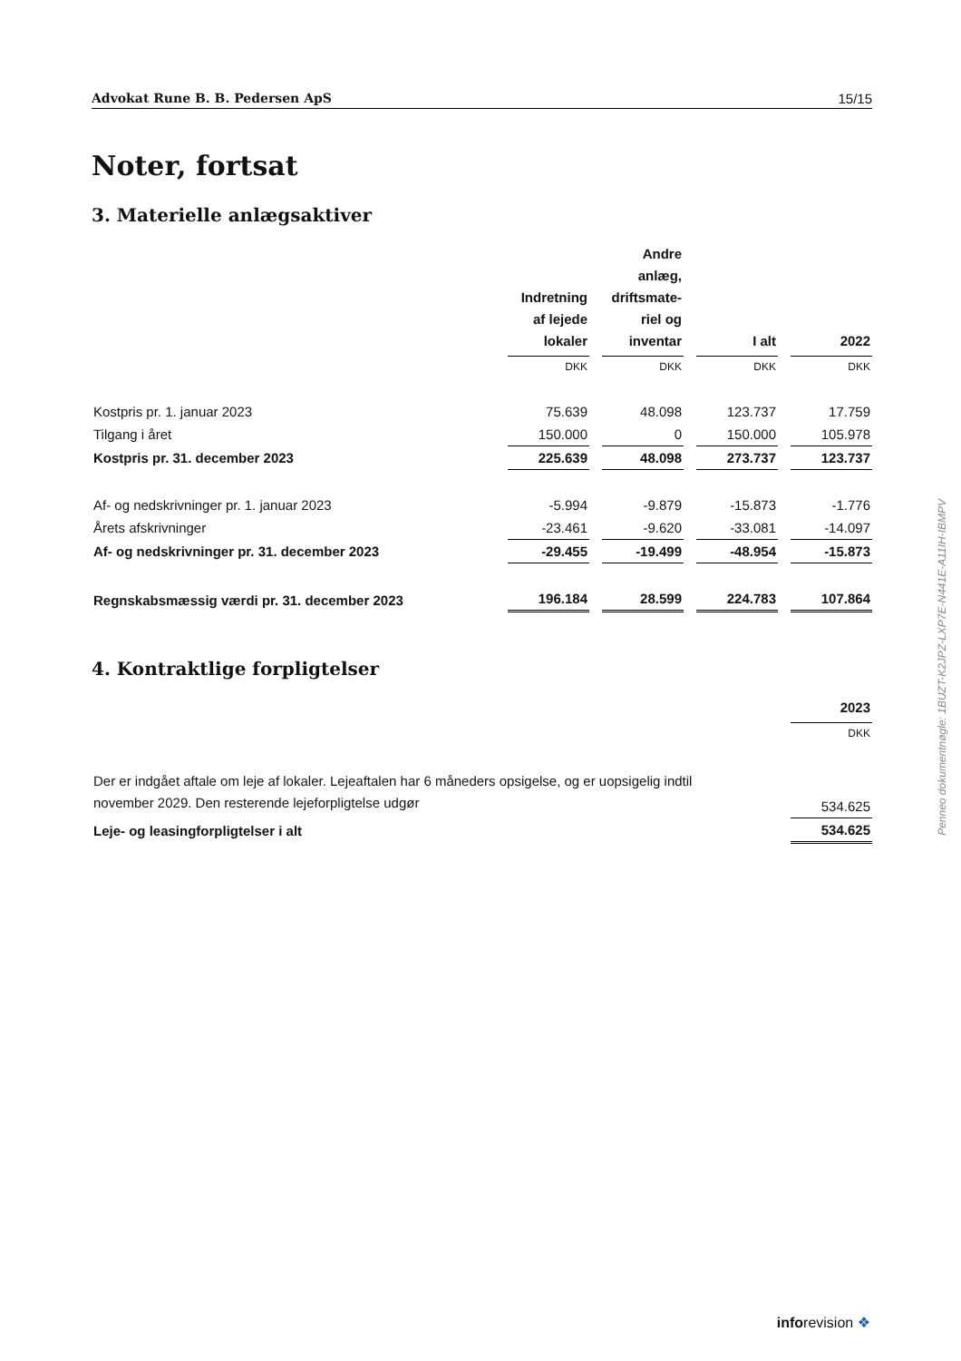Advokat Rune B. B. Pedersen ApS 15/15
Noter, fortsat
3. Materielle anlægsaktiver
| | Indretning af lejede lokaler | Andre anlæg, driftsmate- riel og inventar | I alt | 2022 |
| --- | --- | --- | --- | --- |
| | DKK | DKK | DKK | DKK |
| Kostpris pr. 1. januar 2023 | 75.639 | 48.098 | 123.737 | 17.759 |
| Tilgang i året | 150.000 | 0 | 150.000 | 105.978 |
| Kostpris pr. 31. december 2023 | 225.639 | 48.098 | 273.737 | 123.737 |
| Af- og nedskrivninger pr. 1. januar 2023 | -5.994 | -9.879 | -15.873 | -1.776 |
| Årets afskrivninger | -23.461 | -9.620 | -33.081 | -14.097 |
| Af- og nedskrivninger pr. 31. december 2023 | -29.455 | -19.499 | -48.954 | -15.873 |
| Regnskabsmæssig værdi pr. 31. december 2023 | 196.184 | 28.599 | 224.783 | 107.864 |
4. Kontraktlige forpligtelser
| | 2023 |
| --- | --- |
| | DKK |
| Der er indgået aftale om leje af lokaler. Lejeaftalen har 6 måneders opsigelse, og er uopsigelig indtil november 2029. Den resterende lejeforpligtelse udgør | 534.625 |
| Leje- og leasingforpligtelser i alt | 534.625 |
Penneo dokumentnøgle: 1BUZT-K2JPZ-LXP7E-N441E-A11IH-IBMPV
inforevision ❖